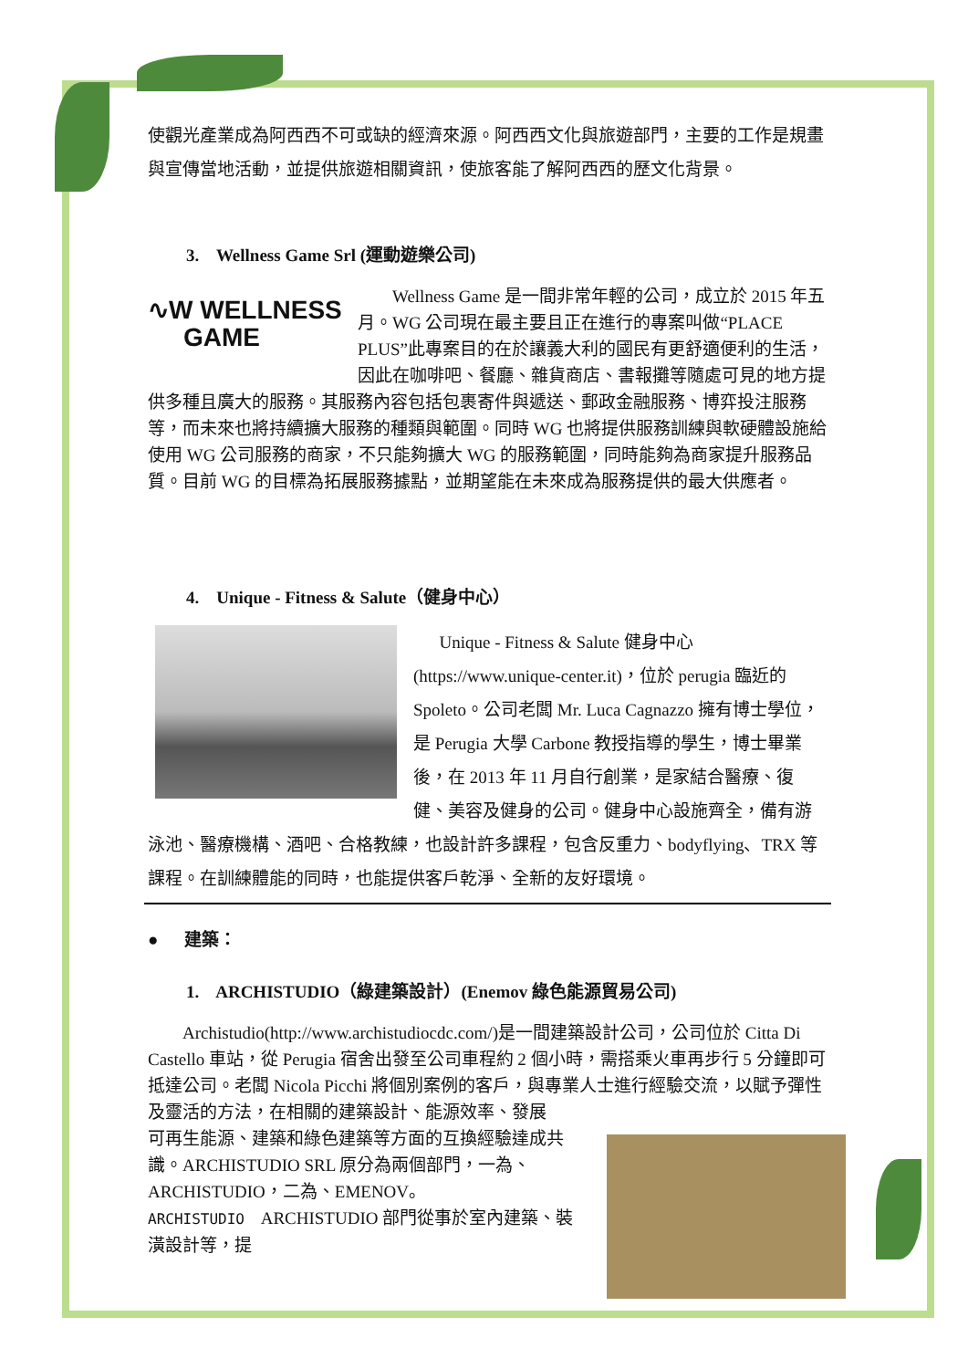使觀光產業成為阿西西不可或缺的經濟來源。阿西西文化與旅遊部門，主要的工作是規畫與宣傳當地活動，並提供旅遊相關資訊，使旅客能了解阿西西的歷文化背景。
3. Wellness Game Srl (運動遊樂公司)
∿W WELLNESS
GAME
Wellness Game 是一間非常年輕的公司，成立於 2015 年五月。WG 公司現在最主要且正在進行的專案叫做“PLACE PLUS”此專案目的在於讓義大利的國民有更舒適便利的生活，因此在咖啡吧、餐廳、雜貨商店、書報攤等隨處可見的地方提供多種且廣大的服務。其服務內容包括包裹寄件與遞送、郵政金融服務、博弈投注服務等，而未來也將持續擴大服務的種類與範圍。同時 WG 也將提供服務訓練與軟硬體設施給使用 WG 公司服務的商家，不只能夠擴大 WG 的服務範圍，同時能夠為商家提升服務品質。目前 WG 的目標為拓展服務據點，並期望能在未來成為服務提供的最大供應者。
4. Unique - Fitness & Salute（健身中心）
Unique - Fitness & Salute 健身中心(https://www.unique-center.it)，位於 perugia 臨近的 Spoleto。公司老闆 Mr. Luca Cagnazzo 擁有博士學位，是 Perugia 大學 Carbone 教授指導的學生，博士畢業後，在 2013 年 11 月自行創業，是家結合醫療、復健、美容及健身的公司。健身中心設施齊全，備有游泳池、醫療機構、酒吧、合格教練，也設計許多課程，包含反重力、bodyflying、TRX 等課程。在訓練體能的同時，也能提供客戶乾淨、全新的友好環境。
● 建築：
1. ARCHISTUDIO（綠建築設計）(Enemov 綠色能源貿易公司)
Archistudio(http://www.archistudiocdc.com/)是一間建築設計公司，公司位於 Citta Di Castello 車站，從 Perugia 宿舍出發至公司車程約 2 個小時，需搭乘火車再步行 5 分鐘即可抵達公司。老闆 Nicola Picchi 將個別案例的客戶，與專業人士進行經驗交流，以賦予彈性及靈活的方法，在相關的建築設計、能源效率、發展
可再生能源、建築和綠色建築等方面的互換經驗達成共識。ARCHISTUDIO SRL 原分為兩個部門，一為、ARCHISTUDIO，二為、EMENOV。
ARCHISTUDIO ARCHISTUDIO 部門從事於室內建築、裝潢設計等，提